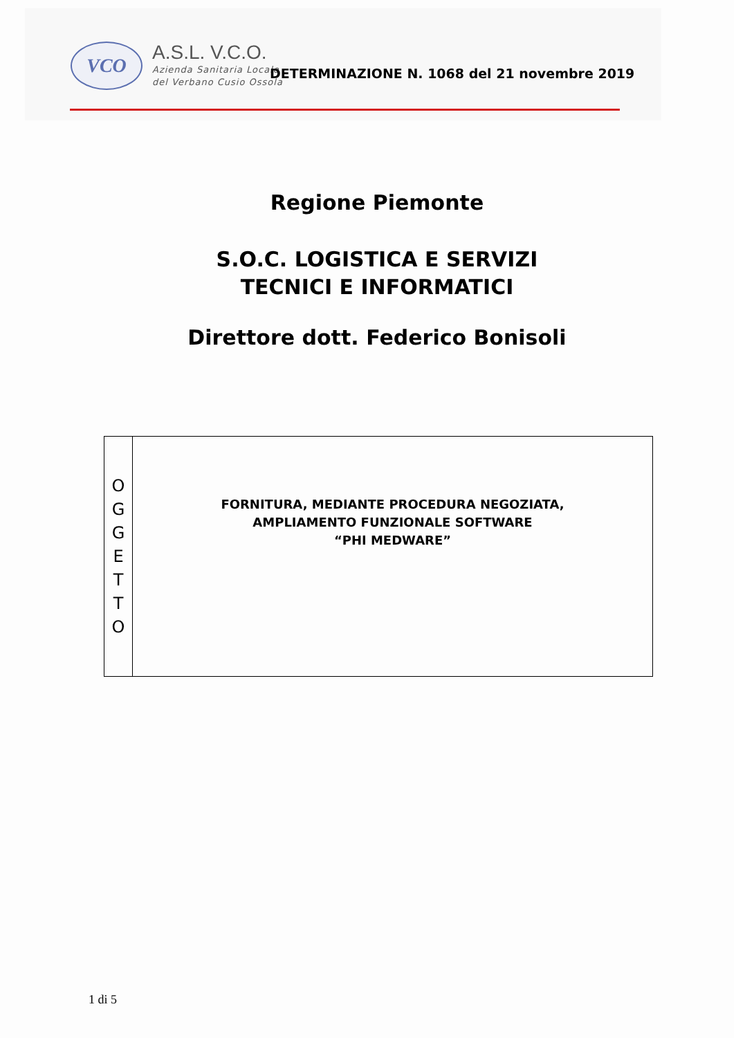VCO
A.S.L. V.C.O.
Azienda Sanitaria Locale
del Verbano Cusio Ossola
DETERMINAZIONE N. 1068 del 21 novembre 2019
Regione Piemonte
S.O.C. LOGISTICA E SERVIZI
TECNICI E INFORMATICI
Direttore dott. Federico Bonisoli
| O G G E T T O | FORNITURA, MEDIANTE PROCEDURA NEGOZIATA, AMPLIAMENTO FUNZIONALE SOFTWARE “PHI MEDWARE” |
1 di 5